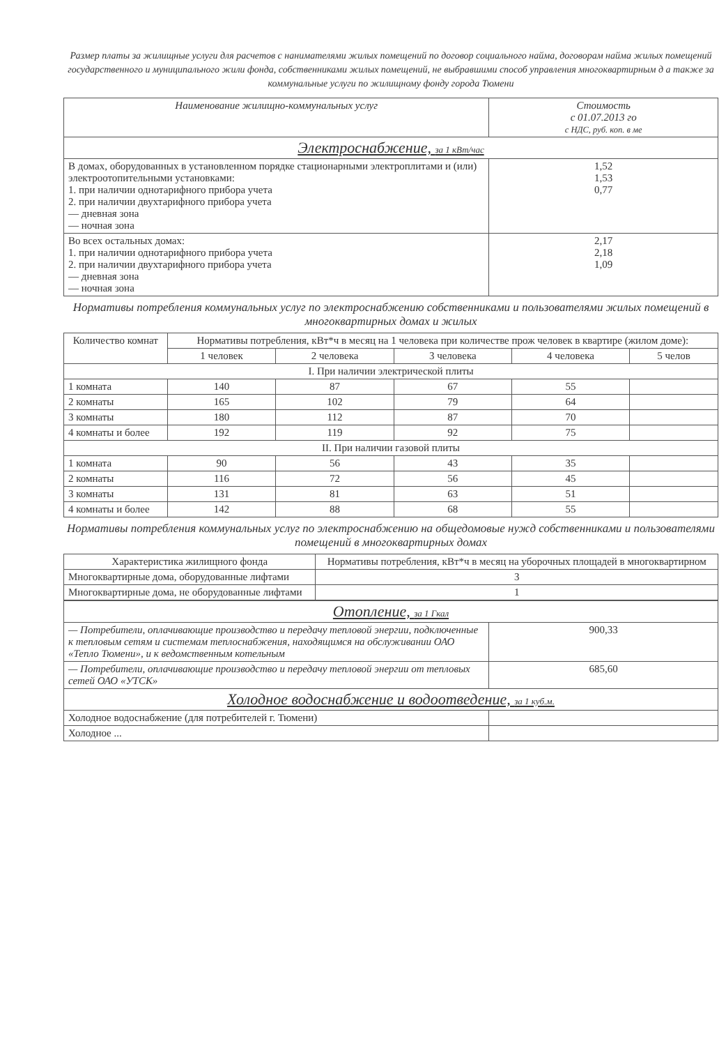Размер платы за жилищные услуги для расчетов с нанимателями жилых помещений по договор социального найма, договорам найма жилых помещений государственного и муниципального жили фонда, собственниками жилых помещений, не выбравшими способ управления многоквартирным д а также за коммунальные услуги по жилищному фонду города Тюмени
| Наименование жилищно-коммунальных услуг | Стоимость с 01.07.2013 го с НДС, руб. коп. в ме |
| --- | --- |
| Электроснабжение, за 1 кВт/час | |
| В домах, оборудованных в установленном порядке стационарными электроплитами и (или) электроотопительными установками: 1. при наличии однотарифного прибора учета 2. при наличии двухтарифного прибора учета — дневная зона — ночная зона | 1,52 1,53 0,77 |
| Во всех остальных домах: 1. при наличии однотарифного прибора учета 2. при наличии двухтарифного прибора учета — дневная зона — ночная зона | 2,17 2,18 1,09 |
Нормативы потребления коммунальных услуг по электроснабжению собственниками и пользователями жилых помещений в многоквартирных домах и жилых
| Количество комнат | Нормативы потребления, кВт*ч в месяц на 1 человека при количестве прож человек в квартире (жилом доме): | | | | |
| --- | --- | --- | --- | --- | --- |
| | 1 человек | 2 человека | 3 человека | 4 человека | 5 челов |
| I. При наличии электрической плиты | | | | | |
| 1 комната | 140 | 87 | 67 | 55 | |
| 2 комнаты | 165 | 102 | 79 | 64 | |
| 3 комнаты | 180 | 112 | 87 | 70 | |
| 4 комнаты и более | 192 | 119 | 92 | 75 | |
| II. При наличии газовой плиты | | | | | |
| 1 комната | 90 | 56 | 43 | 35 | |
| 2 комнаты | 116 | 72 | 56 | 45 | |
| 3 комнаты | 131 | 81 | 63 | 51 | |
| 4 комнаты и более | 142 | 88 | 68 | 55 | |
Нормативы потребления коммунальных услуг по электроснабжению на общедомовые нужд собственниками и пользователями помещений в многоквартирных домах
| Характеристика жилищного фонда | Нормативы потребления, кВт*ч в месяц на уборочных площадей в многоквартирном |
| --- | --- |
| Многоквартирные дома, оборудованные лифтами | 3 |
| Многоквартирные дома, не оборудованные лифтами | 1 |
| Отопление, за 1 Гкал | |
| — Потребители, оплачивающие производство и передачу тепловой энергии, подключенные к тепловым сетям и системам теплоснабжения, находящимся на обслуживании ОАО «Тепло Тюмени», и к ведомственным котельным | 900,33 |
| — Потребители, оплачивающие производство и передачу тепловой энергии от тепловых сетей ОАО «УТСК» | 685,60 |
| Холодное водоснабжение и водоотведение, за 1 куб.м. | |
| Холодное водоснабжение (для потребителей г. Тюмени) | |
| Холодное ... | |